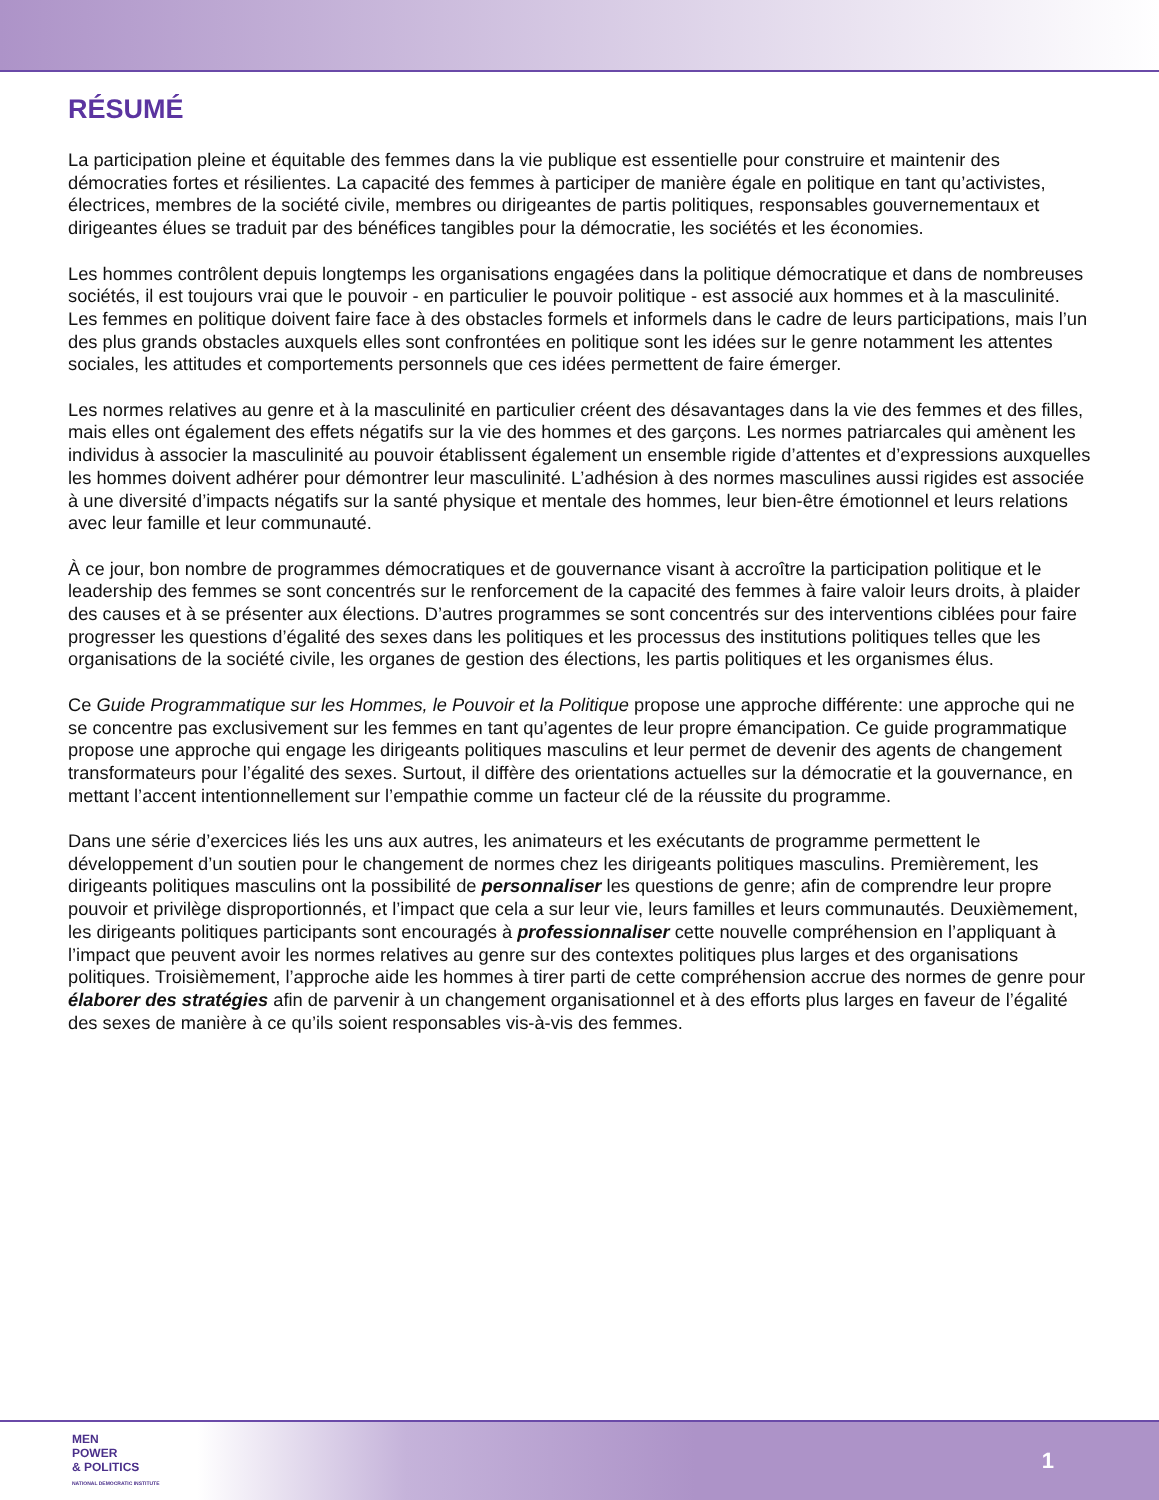RÉSUMÉ
La participation pleine et équitable des femmes dans la vie publique est essentielle pour construire et maintenir des démocraties fortes et résilientes. La capacité des femmes à participer de manière égale en politique en tant qu’activistes, électrices, membres de la société civile, membres ou dirigeantes de partis politiques, responsables gouvernementaux et dirigeantes élues se traduit par des bénéfices tangibles pour la démocratie, les sociétés et les économies.
Les hommes contrôlent depuis longtemps les organisations engagées dans la politique démocratique et dans de nombreuses sociétés, il est toujours vrai que le pouvoir - en particulier le pouvoir politique - est associé aux hommes et à la masculinité. Les femmes en politique doivent faire face à des obstacles formels et informels dans le cadre de leurs participations, mais l’un des plus grands obstacles auxquels elles sont confrontées en politique sont les idées sur le genre notamment les attentes sociales, les attitudes et comportements personnels que ces idées permettent de faire émerger.
Les normes relatives au genre et à la masculinité en particulier créent des désavantages dans la vie des femmes et des filles, mais elles ont également des effets négatifs sur la vie des hommes et des garçons. Les normes patriarcales qui amènent les individus à associer la masculinité au pouvoir établissent également un ensemble rigide d’attentes et d’expressions auxquelles les hommes doivent adhérer pour démontrer leur masculinité. L’adhésion à des normes masculines aussi rigides est associée à une diversité d’impacts négatifs sur la santé physique et mentale des hommes, leur bien-être émotionnel et leurs relations avec leur famille et leur communauté.
À ce jour, bon nombre de programmes démocratiques et de gouvernance visant à accroître la participation politique et le leadership des femmes se sont concentrés sur le renforcement de la capacité des femmes à faire valoir leurs droits, à plaider des causes et à se présenter aux élections. D’autres programmes se sont concentrés sur des interventions ciblées pour faire progresser les questions d’égalité des sexes dans les politiques et les processus des institutions politiques telles que les organisations de la société civile, les organes de gestion des élections, les partis politiques et les organismes élus.
Ce Guide Programmatique sur les Hommes, le Pouvoir et la Politique propose une approche différente: une approche qui ne se concentre pas exclusivement sur les femmes en tant qu’agentes de leur propre émancipation. Ce guide programmatique propose une approche qui engage les dirigeants politiques masculins et leur permet de devenir des agents de changement transformateurs pour l’égalité des sexes. Surtout, il diffère des orientations actuelles sur la démocratie et la gouvernance, en mettant l’accent intentionnellement sur l’empathie comme un facteur clé de la réussite du programme.
Dans une série d’exercices liés les uns aux autres, les animateurs et les exécutants de programme permettent le développement d’un soutien pour le changement de normes chez les dirigeants politiques masculins. Premièrement, les dirigeants politiques masculins ont la possibilité de personnaliser les questions de genre; afin de comprendre leur propre pouvoir et privilège disproportionnés, et l’impact que cela a sur leur vie, leurs familles et leurs communautés. Deuxièmement, les dirigeants politiques participants sont encouragés à professionnaliser cette nouvelle compréhension en l’appliquant à l’impact que peuvent avoir les normes relatives au genre sur des contextes politiques plus larges et des organisations politiques. Troisièmement, l’approche aide les hommes à tirer parti de cette compréhension accrue des normes de genre pour élaborer des stratégies afin de parvenir à un changement organisationnel et à des efforts plus larges en faveur de l’égalité des sexes de manière à ce qu’ils soient responsables vis-à-vis des femmes.
MEN
POWER
& POLITICS
NATIONAL DEMOCRATIC INSTITUTE
1